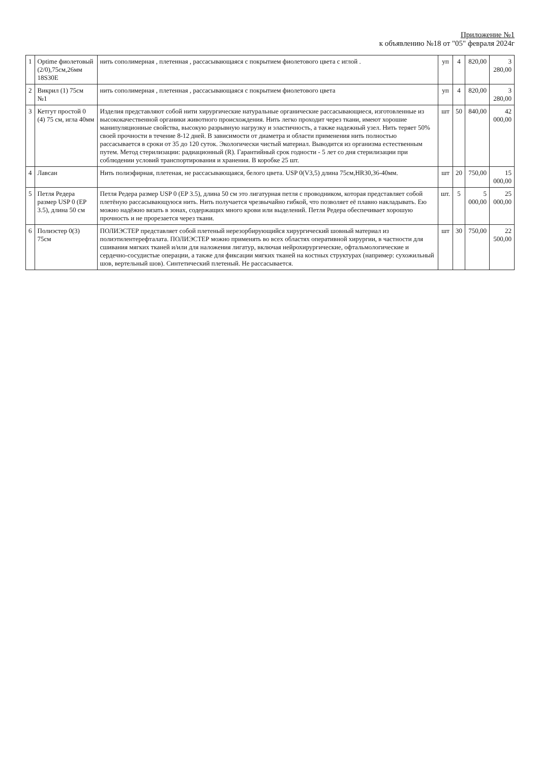Приложение №1
к объявлению №18 от "05" февраля 2024г
| 1 | Optime фиолетовый (2/0),75см,26мм 18S30E | нить сополимерная , плетенная , рассасывающаяся с покрытием фиолетового цвета с иглой . | уп | 4 | 820,00 | 3 280,00 |
| 2 | Викрил (1) 75см №1 | нить сополимерная , плетенная , рассасывающаяся с покрытием фиолетового цвета | уп | 4 | 820,00 | 3 280,00 |
| 3 | Кетгут простой 0 (4) 75 см, игла 40мм | Изделия представляют собой нити хирургические натуральные органические рассасывающиеся, изготовленные из высококачественной органики животного происхождения. Нить легко проходит через ткани, имеют хорошие манипуляционные свойства, высокую разрывную нагрузку и эластичность, а также надежный узел. Нить теряет 50% своей прочности в течение 8-12 дней. В зависимости от диаметра и области применения нить полностью рассасывается в сроки от 35 до 120 суток. Экологически чистый материал. Выводится из организма естественным путем. Метод стерилизации: радиационный (R). Гарантийный срок годности - 5 лет со дня стерилизации при соблюдении условий транспортирования и хранения. В коробке 25 шт. | шт | 50 | 840,00 | 42 000,00 |
| 4 | Лавсан | Нить полиэфирная, плетеная, не рассасывающаяся, белого цвета. USP 0(V3,5) длина 75см,HR30,36-40мм. | шт | 20 | 750,00 | 15 000,00 |
| 5 | Петля Редера размер USP 0 (EP 3.5), длина 50 см | Петля Редера размер USP 0 (EP 3.5), длина 50 см это лигатурная петля с проводником, которая представляет собой плетёную рассасывающуюся нить. Нить получается чрезвычайно гибкой, что позволяет её плавно накладывать. Ею можно надёжно вязать в зонах, содержащих много крови или выделений. Петля Редера обеспечивает хорошую прочность и не прорезается через ткани. | шт. | 5 | 5 000,00 | 25 000,00 |
| 6 | Полиэстер 0(3) 75см | ПОЛИЭСТЕР представляет собой плетеный нерезорбирующийся хирургический шовный материал из полиэтилентерефталата. ПОЛИЭСТЕР можно применять во всех областях оперативной хирургии, в частности для сшивания мягких тканей и/или для наложения лигатур, включая нейрохирургические, офтальмологические и сердечно-сосудистые операции, а также для фиксации мягких тканей на костных структурах (например: сухожильный шов, вертельный шов). Синтетический плетеный. Не рассасывается. | шт | 30 | 750,00 | 22 500,00 |